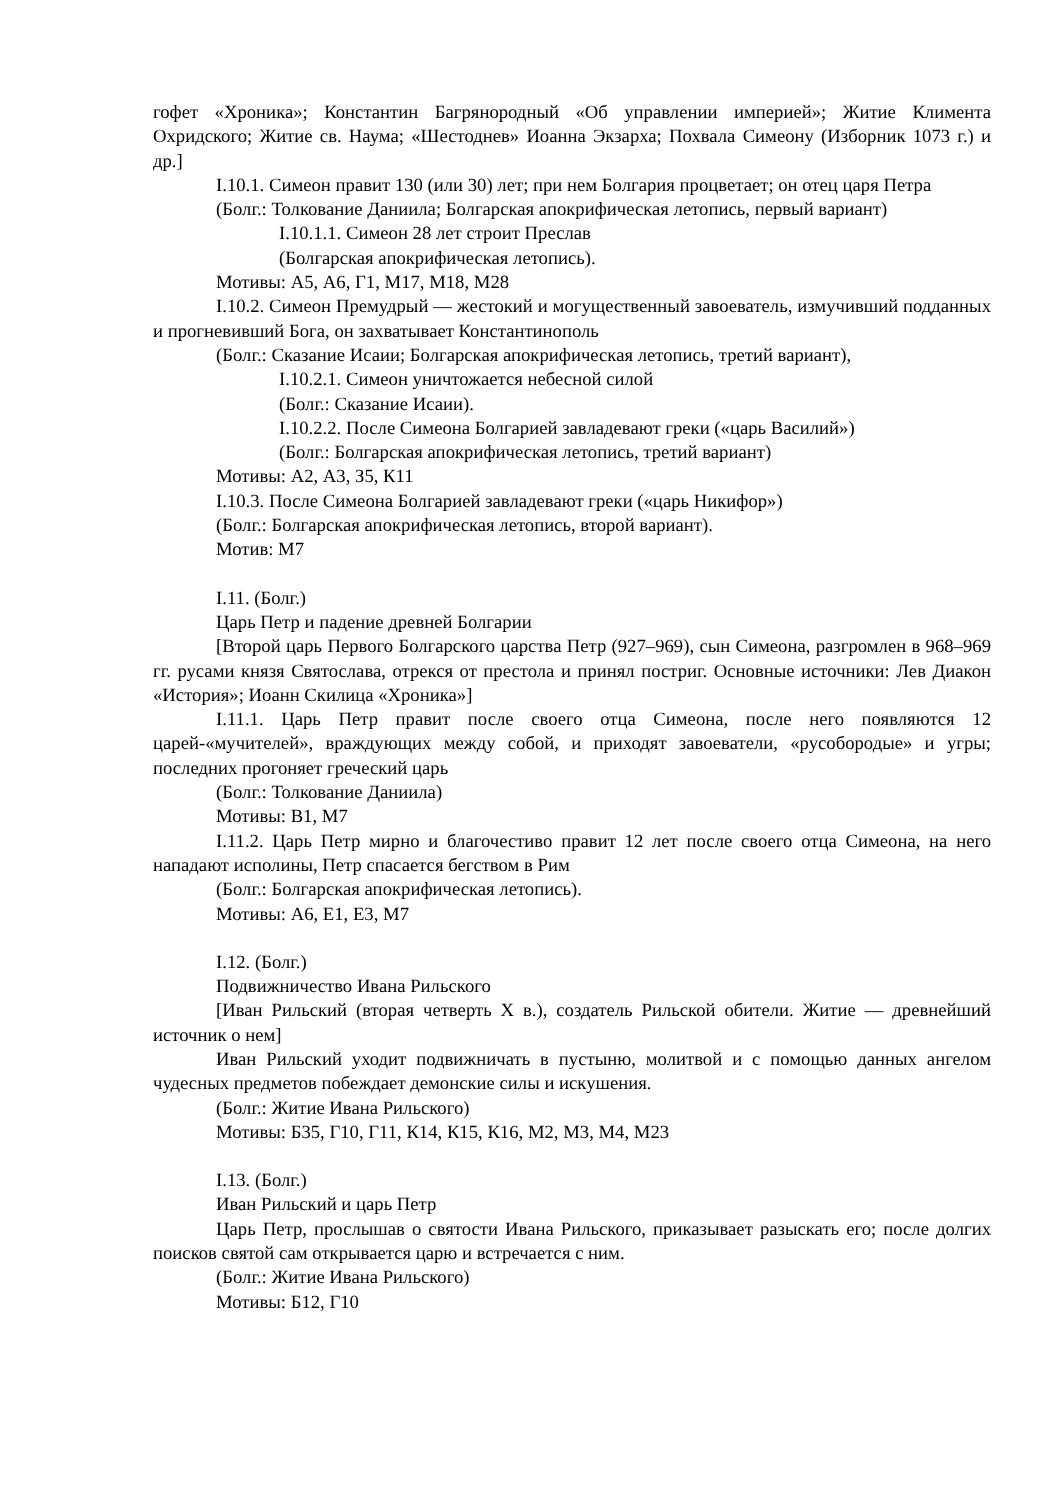гофет «Хроника»; Константин Багрянородный «Об управлении империей»; Житие Климента Охридского; Житие св. Наума; «Шестоднев» Иоанна Экзарха; Похвала Симеону (Изборник 1073 г.) и др.]
I.10.1. Симеон правит 130 (или 30) лет; при нем Болгария процветает; он отец царя Петра
(Болг.: Толкование Даниила; Болгарская апокрифическая летопись, первый вариант)
I.10.1.1. Симеон 28 лет строит Преслав
(Болгарская апокрифическая летопись).
Мотивы: А5, А6, Г1, М17, М18, М28
I.10.2. Симеон Премудрый — жестокий и могущественный завоеватель, измучивший подданных и прогневивший Бога, он захватывает Константинополь
(Болг.: Сказание Исаии; Болгарская апокрифическая летопись, третий вариант),
I.10.2.1. Симеон уничтожается небесной силой
(Болг.: Сказание Исаии).
I.10.2.2. После Симеона Болгарией завладевают греки («царь Василий»)
(Болг.: Болгарская апокрифическая летопись, третий вариант)
Мотивы: А2, А3, З5, К11
I.10.3. После Симеона Болгарией завладевают греки («царь Никифор»)
(Болг.: Болгарская апокрифическая летопись, второй вариант).
Мотив: М7
I.11. (Болг.)
Царь Петр и падение древней Болгарии
[Второй царь Первого Болгарского царства Петр (927–969), сын Симеона, разгромлен в 968–969 гг. русами князя Святослава, отрекся от престола и принял постриг. Основные источники: Лев Диакон «История»; Иоанн Скилица «Хроника»]
I.11.1. Царь Петр правит после своего отца Симеона, после него появляются 12 царей-«мучителей», враждующих между собой, и приходят завоеватели, «русобородые» и угры; последних прогоняет греческий царь
(Болг.: Толкование Даниила)
Мотивы: В1, М7
I.11.2. Царь Петр мирно и благочестиво правит 12 лет после своего отца Симеона, на него нападают исполины, Петр спасается бегством в Рим
(Болг.: Болгарская апокрифическая летопись).
Мотивы: А6, Е1, Е3, М7
I.12. (Болг.)
Подвижничество Ивана Рильского
[Иван Рильский (вторая четверть X в.), создатель Рильской обители. Житие — древнейший источник о нем]
Иван Рильский уходит подвижничать в пустыню, молитвой и с помощью данных ангелом чудесных предметов побеждает демонские силы и искушения.
(Болг.: Житие Ивана Рильского)
Мотивы: Б35, Г10, Г11, К14, К15, К16, М2, М3, М4, М23
I.13. (Болг.)
Иван Рильский и царь Петр
Царь Петр, прослышав о святости Ивана Рильского, приказывает разыскать его; после долгих поисков святой сам открывается царю и встречается с ним.
(Болг.: Житие Ивана Рильского)
Мотивы: Б12, Г10